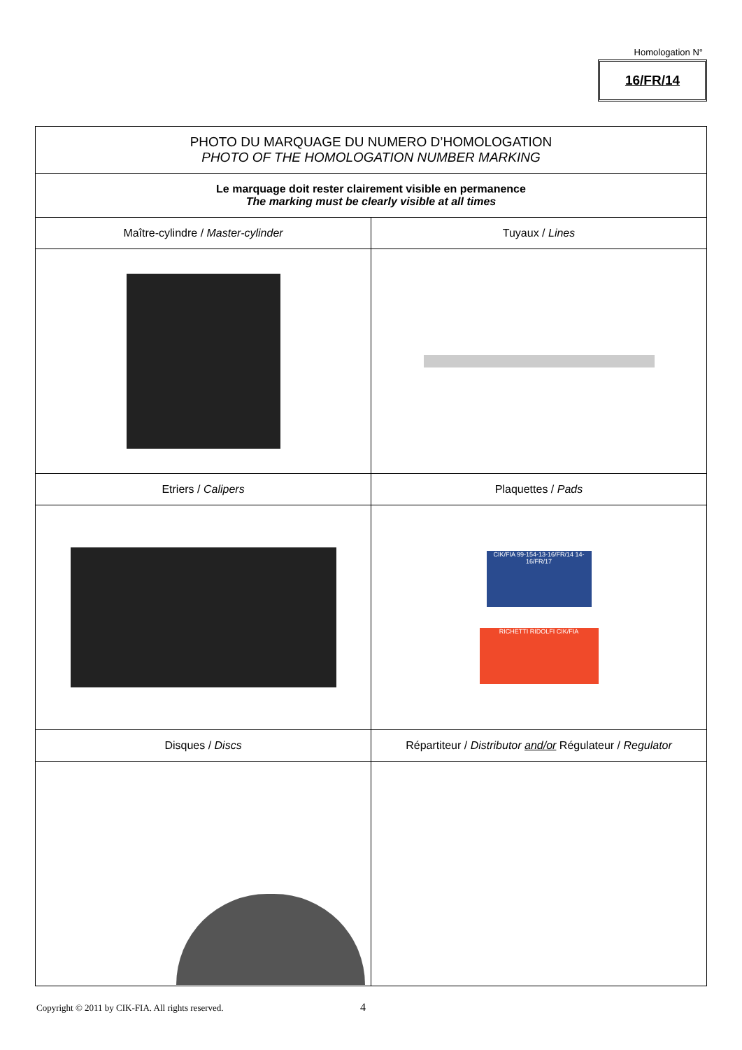Homologation N°
16/FR/14
| PHOTO DU MARQUAGE DU NUMERO D’HOMOLOGATION PHOTO OF THE HOMOLOGATION NUMBER MARKING | |
| Le marquage doit rester clairement visible en permanence The marking must be clearly visible at all times | |
| Maître-cylindre / Master-cylinder | Tuyaux / Lines |
| Etriers / Calipers | Plaquettes / Pads |
| | CIK/FIA 99-154-13-16/FR/14 14-16/FR/17 RICHETTI RIDOLFI CIK/FIA |
| Disques / Discs | Répartiteur / Distributor and/or Régulateur / Regulator |
Copyright © 2011 by CIK-FIA. All rights reserved.
4